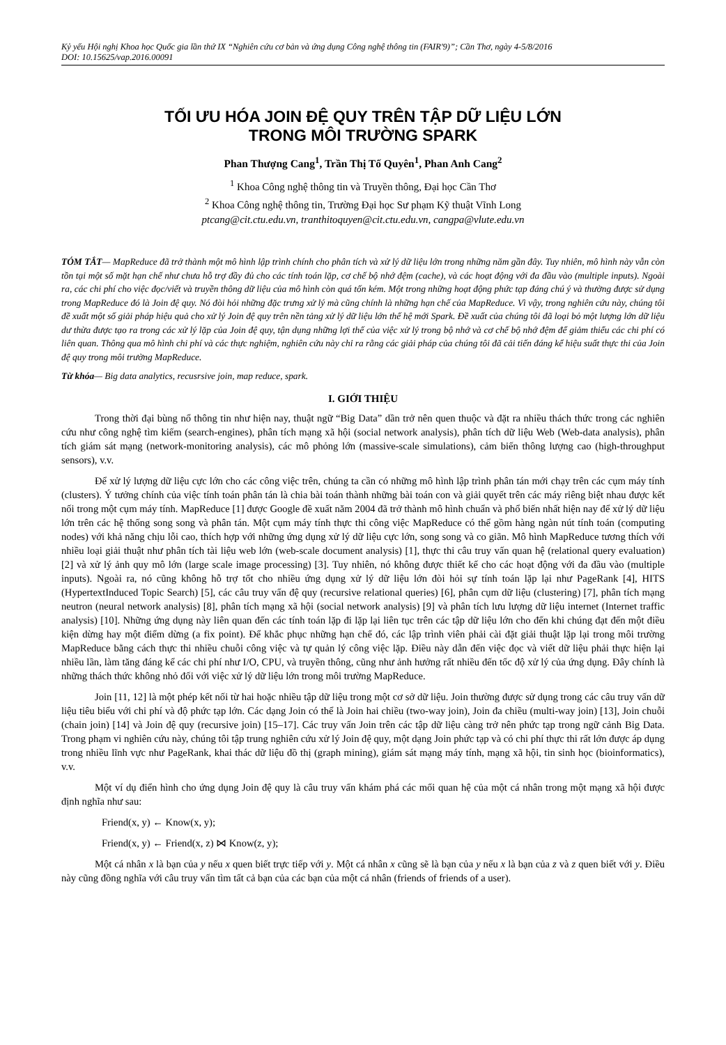Kỷ yếu Hội nghị Khoa học Quốc gia lần thứ IX “Nghiên cứu cơ bản và ứng dụng Công nghệ thông tin (FAIR'9)”; Cần Thơ, ngày 4-5/8/2016
DOI: 10.15625/vap.2016.00091
TỐI ƯU HÓA JOIN ĐỆ QUY TRÊN TẬP DỮ LIỆU LỚN
TRONG MÔI TRƯỜNG SPARK
Phan Thượng Cang<sup>1</sup>, Trần Thị Tố Quyên<sup>1</sup>, Phan Anh Cang<sup>2</sup>
<sup>1</sup> Khoa Công nghệ thông tin và Truyền thông, Đại học Cần Thơ
<sup>2</sup> Khoa Công nghệ thông tin, Trường Đại học Sư phạm Kỹ thuật Vĩnh Long
ptcang@cit.ctu.edu.vn, tranthitoquyen@cit.ctu.edu.vn, cangpa@vlute.edu.vn
TÓM TẮT— MapReduce đã trở thành một mô hình lập trình chính cho phân tích và xử lý dữ liệu lớn trong những năm gần đây. Tuy nhiên, mô hình này vẫn còn tồn tại một số mặt hạn chế như chưa hỗ trợ đầy đủ cho các tính toán lặp, cơ chế bộ nhớ đệm (cache), và các hoạt động với đa đầu vào (multiple inputs). Ngoài ra, các chi phí cho việc đọc/viết và truyền thông dữ liệu của mô hình còn quá tốn kém. Một trong những hoạt động phức tạp đáng chú ý và thường được sử dụng trong MapReduce đó là Join đệ quy. Nó đòi hỏi những đặc trưng xử lý mà cũng chính là những hạn chế của MapReduce. Vì vậy, trong nghiên cứu này, chúng tôi đề xuất một số giải pháp hiệu quả cho xử lý Join đệ quy trên nền tảng xử lý dữ liệu lớn thế hệ mới Spark. Đề xuất của chúng tôi đã loại bỏ một lượng lớn dữ liệu dư thừa được tạo ra trong các xử lý lặp của Join đệ quy, tận dụng những lợi thế của việc xử lý trong bộ nhớ và cơ chế bộ nhớ đệm để giảm thiểu các chi phí có liên quan. Thông qua mô hình chi phí và các thực nghiệm, nghiên cứu này chỉ ra rằng các giải pháp của chúng tôi đã cải tiến đáng kể hiệu suất thực thi của Join đệ quy trong môi trường MapReduce.
Từ khóa— Big data analytics, recusrsive join, map reduce, spark.
I. GIỚI THIỆU
Trong thời đại bùng nổ thông tin như hiện nay, thuật ngữ “Big Data” dần trở nên quen thuộc và đặt ra nhiều thách thức trong các nghiên cứu như công nghệ tìm kiếm (search-engines), phân tích mạng xã hội (social network analysis), phân tích dữ liệu Web (Web-data analysis), phân tích giám sát mạng (network-monitoring analysis), các mô phỏng lớn (massive-scale simulations), cảm biến thông lượng cao (high-throughput sensors), v.v.
Để xử lý lượng dữ liệu cực lớn cho các công việc trên, chúng ta cần có những mô hình lập trình phân tán mới chạy trên các cụm máy tính (clusters). Ý tưởng chính của việc tính toán phân tán là chia bài toán thành những bài toán con và giải quyết trên các máy riêng biệt nhau được kết nối trong một cụm máy tính. MapReduce [1] được Google đề xuất năm 2004 đã trở thành mô hình chuẩn và phổ biến nhất hiện nay để xử lý dữ liệu lớn trên các hệ thống song song và phân tán. Một cụm máy tính thực thi công việc MapReduce có thể gồm hàng ngàn nút tính toán (computing nodes) với khả năng chịu lỗi cao, thích hợp với những ứng dụng xử lý dữ liệu cực lớn, song song và co giãn. Mô hình MapReduce tương thích với nhiều loại giải thuật như phân tích tài liệu web lớn (web-scale document analysis) [1], thực thi câu truy vấn quan hệ (relational query evaluation) [2] và xử lý ảnh quy mô lớn (large scale image processing) [3]. Tuy nhiên, nó không được thiết kế cho các hoạt động với đa đầu vào (multiple inputs). Ngoài ra, nó cũng không hỗ trợ tốt cho nhiều ứng dụng xử lý dữ liệu lớn đòi hỏi sự tính toán lặp lại như PageRank [4], HITS (HypertextInduced Topic Search) [5], các câu truy vấn đệ quy (recursive relational queries) [6], phân cụm dữ liệu (clustering) [7], phân tích mạng neutron (neural network analysis) [8], phân tích mạng xã hội (social network analysis) [9] và phân tích lưu lượng dữ liệu internet (Internet traffic analysis) [10]. Những ứng dụng này liên quan đến các tính toán lặp đi lặp lại liên tục trên các tập dữ liệu lớn cho đến khi chúng đạt đến một điều kiện dừng hay một điểm dừng (a fix point). Để khắc phục những hạn chế đó, các lập trình viên phải cài đặt giải thuật lặp lại trong môi trường MapReduce bằng cách thực thi nhiều chuỗi công việc và tự quản lý công việc lặp. Điều này dẫn đến việc đọc và viết dữ liệu phải thực hiện lại nhiều lần, làm tăng đáng kể các chi phí như I/O, CPU, và truyền thông, cũng như ảnh hưởng rất nhiều đến tốc độ xử lý của ứng dụng. Đây chính là những thách thức không nhỏ đối với việc xử lý dữ liệu lớn trong môi trường MapReduce.
Join [11, 12] là một phép kết nối từ hai hoặc nhiều tập dữ liệu trong một cơ sở dữ liệu. Join thường được sử dụng trong các câu truy vấn dữ liệu tiêu biểu với chi phí và độ phức tạp lớn. Các dạng Join có thể là Join hai chiều (two-way join), Join đa chiều (multi-way join) [13], Join chuỗi (chain join) [14] và Join đệ quy (recursive join) [15–17]. Các truy vấn Join trên các tập dữ liệu càng trở nên phức tạp trong ngữ cảnh Big Data. Trong phạm vi nghiên cứu này, chúng tôi tập trung nghiên cứu xử lý Join đệ quy, một dạng Join phức tạp và có chi phí thực thi rất lớn được áp dụng trong nhiều lĩnh vực như PageRank, khai thác dữ liệu đồ thị (graph mining), giám sát mạng máy tính, mạng xã hội, tin sinh học (bioinformatics), v.v.
Một ví dụ điển hình cho ứng dụng Join đệ quy là câu truy vấn khám phá các mối quan hệ của một cá nhân trong một mạng xã hội được định nghĩa như sau:
Friend(x, y) ← Know(x, y);
Friend(x, y) ← Friend(x, z) ⋈ Know(z, y);
Một cá nhân x là bạn của y nếu x quen biết trực tiếp với y. Một cá nhân x cũng sẽ là bạn của y nếu x là bạn của z và z quen biết với y. Điều này cũng đồng nghĩa với câu truy vấn tìm tất cả bạn của các bạn của một cá nhân (friends of friends of a user).